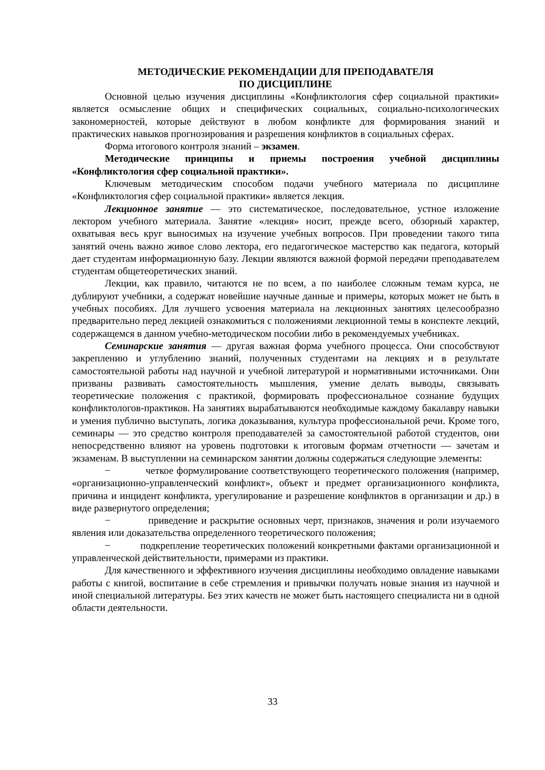МЕТОДИЧЕСКИЕ РЕКОМЕНДАЦИИ ДЛЯ ПРЕПОДАВАТЕЛЯ
ПО ДИСЦИПЛИНЕ
Основной целью изучения дисциплины «Конфликтология сфер социальной практики» является осмысление общих и специфических социальных, социально-психологических закономерностей, которые действуют в любом конфликте для формирования знаний и практических навыков прогнозирования и разрешения конфликтов в социальных сферах.
Форма итогового контроля знаний – экзамен.
Методические принципы и приемы построения учебной дисциплины «Конфликтология сфер социальной практики».
Ключевым методическим способом подачи учебного материала по дисциплине «Конфликтология сфер социальной практики» является лекция.
Лекционное занятие — это систематическое, последовательное, устное изложение лектором учебного материала. Занятие «лекция» носит, прежде всего, обзорный характер, охватывая весь круг выносимых на изучение учебных вопросов. При проведении такого типа занятий очень важно живое слово лектора, его педагогическое мастерство как педагога, который дает студентам информационную базу. Лекции являются важной формой передачи преподавателем студентам общетеоретических знаний.
Лекции, как правило, читаются не по всем, а по наиболее сложным темам курса, не дублируют учебники, а содержат новейшие научные данные и примеры, которых может не быть в учебных пособиях. Для лучшего усвоения материала на лекционных занятиях целесообразно предварительно перед лекцией ознакомиться с положениями лекционной темы в конспекте лекций, содержащемся в данном учебно-методическом пособии либо в рекомендуемых учебниках.
Семинарские занятия — другая важная форма учебного процесса. Они способствуют закреплению и углублению знаний, полученных студентами на лекциях и в результате самостоятельной работы над научной и учебной литературой и нормативными источниками. Они призваны развивать самостоятельность мышления, умение делать выводы, связывать теоретические положения с практикой, формировать профессиональное сознание будущих конфликтологов-практиков. На занятиях вырабатываются необходимые каждому бакалавру навыки и умения публично выступать, логика доказывания, культура профессиональной речи. Кроме того, семинары — это средство контроля преподавателей за самостоятельной работой студентов, они непосредственно влияют на уровень подготовки к итоговым формам отчетности — зачетам и экзаменам. В выступлении на семинарском занятии должны содержаться следующие элементы:
− четкое формулирование соответствующего теоретического положения (например, «организационно-управленческий конфликт», объект и предмет организационного конфликта, причина и инцидент конфликта, урегулирование и разрешение конфликтов в организации и др.) в виде развернутого определения;
− приведение и раскрытие основных черт, признаков, значения и роли изучаемого явления или доказательства определенного теоретического положения;
− подкрепление теоретических положений конкретными фактами организационной и управленческой действительности, примерами из практики.
Для качественного и эффективного изучения дисциплины необходимо овладение навыками работы с книгой, воспитание в себе стремления и привычки получать новые знания из научной и иной специальной литературы. Без этих качеств не может быть настоящего специалиста ни в одной области деятельности.
33